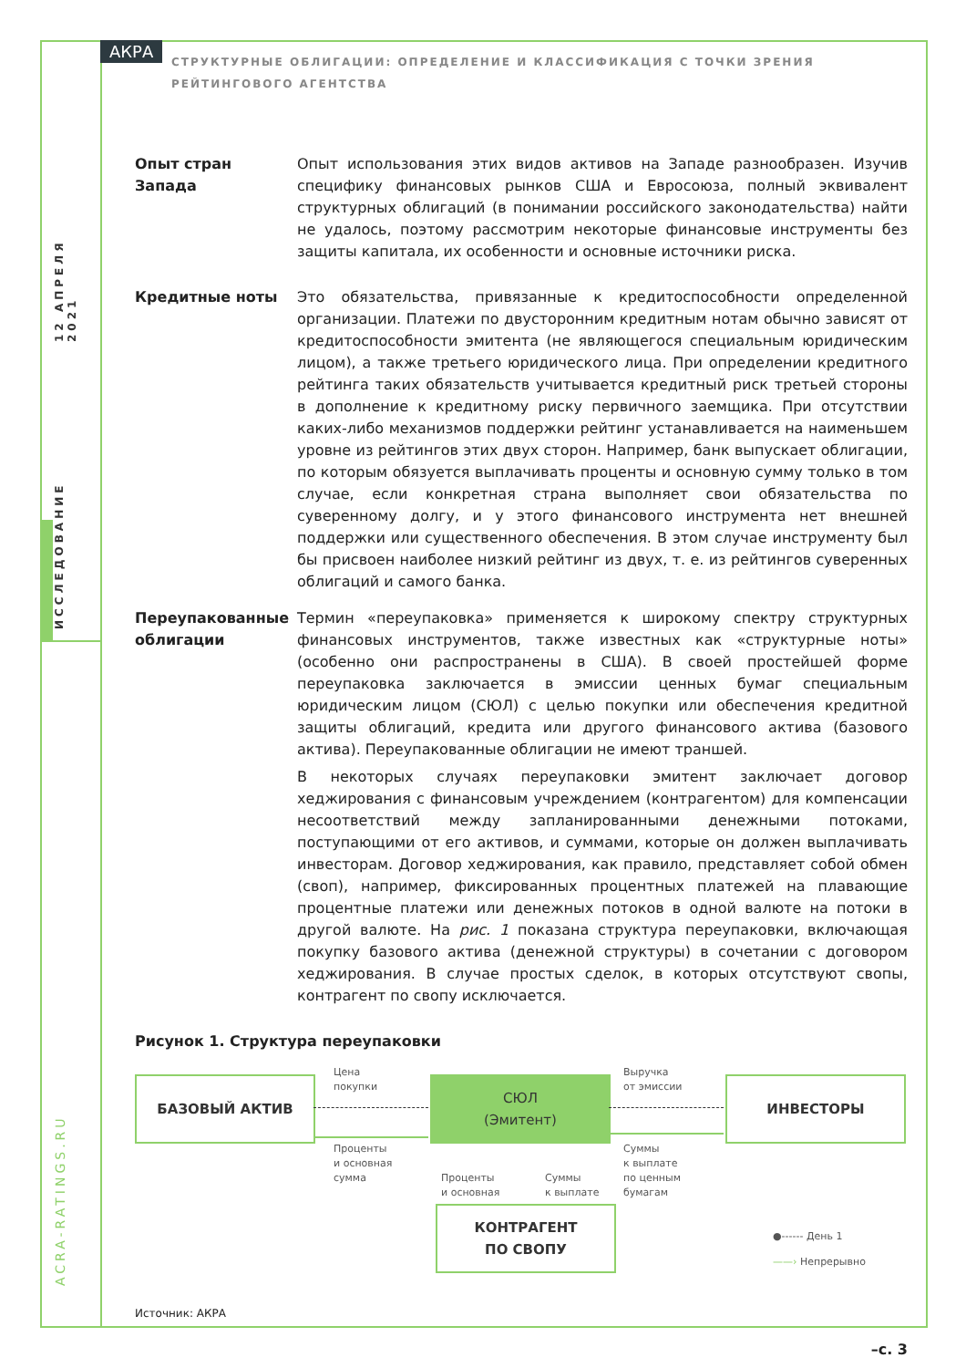12 АПРЕЛЯ 2021
ИССЛЕДОВАНИЕ
ACRA-RATINGS.RU
АКРА
СТРУКТУРНЫЕ ОБЛИГАЦИИ: ОПРЕДЕЛЕНИЕ И КЛАССИФИКАЦИЯ С ТОЧКИ ЗРЕНИЯ РЕЙТИНГОВОГО АГЕНТСТВА
Опыт стран Запада Опыт использования этих видов активов на Западе разнообразен. Изучив специфику финансовых рынков США и Евросоюза, полный эквивалент структурных облигаций (в понимании российского законодательства) найти не удалось, поэтому рассмотрим некоторые финансовые инструменты без защиты капитала, их особенности и основные источники риска.
Кредитные ноты Это обязательства, привязанные к кредитоспособности определенной организации. Платежи по двусторонним кредитным нотам обычно зависят от кредитоспособности эмитента (не являющегося специальным юридическим лицом), а также третьего юридического лица. При определении кредитного рейтинга таких обязательств учитывается кредитный риск третьей стороны в дополнение к кредитному риску первичного заемщика. При отсутствии каких-либо механизмов поддержки рейтинг устанавливается на наименьшем уровне из рейтингов этих двух сторон. Например, банк выпускает облигации, по которым обязуется выплачивать проценты и основную сумму только в том случае, если конкретная страна выполняет свои обязательства по суверенному долгу, и у этого финансового инструмента нет внешней поддержки или существенного обеспечения. В этом случае инструменту был бы присвоен наиболее низкий рейтинг из двух, т. е. из рейтингов суверенных облигаций и самого банка.
Переупакованные облигации
Термин «переупаковка» применяется к широкому спектру структурных финансовых инструментов, также известных как «структурные ноты» (особенно они распространены в США). В своей простейшей форме переупаковка заключается в эмиссии ценных бумаг специальным юридическим лицом (СЮЛ) с целью покупки или обеспечения кредитной защиты облигаций, кредита или другого финансового актива (базового актива). Переупакованные облигации не имеют траншей.
В некоторых случаях переупаковки эмитент заключает договор хеджирования с финансовым учреждением (контрагентом) для компенсации несоответствий между запланированными денежными потоками, поступающими от его активов, и суммами, которые он должен выплачивать инвесторам. Договор хеджирования, как правило, представляет собой обмен (своп), например, фиксированных процентных платежей на плавающие процентные платежи или денежных потоков в одной валюте на потоки в другой валюте. На рис. 1 показана структура переупаковки, включающая покупку базового актива (денежной структуры) в сочетании с договором хеджирования. В случае простых сделок, в которых отсутствуют свопы, контрагент по свопу исключается.
Рисунок 1. Структура переупаковки
БАЗОВЫЙ АКТИВ
СЮЛ
(Эмитент)
ИНВЕСТОРЫ
КОНТРАГЕНТ
ПО СВОПУ
Цена
покупки
Проценты
и основная
сумма
Выручка
от эмиссии
Суммы
к выплате
по ценным
бумагам
Проценты
и основная
Суммы
к выплате
●------ День 1
——› Непрерывно
Источник: АКРА
–с. 3